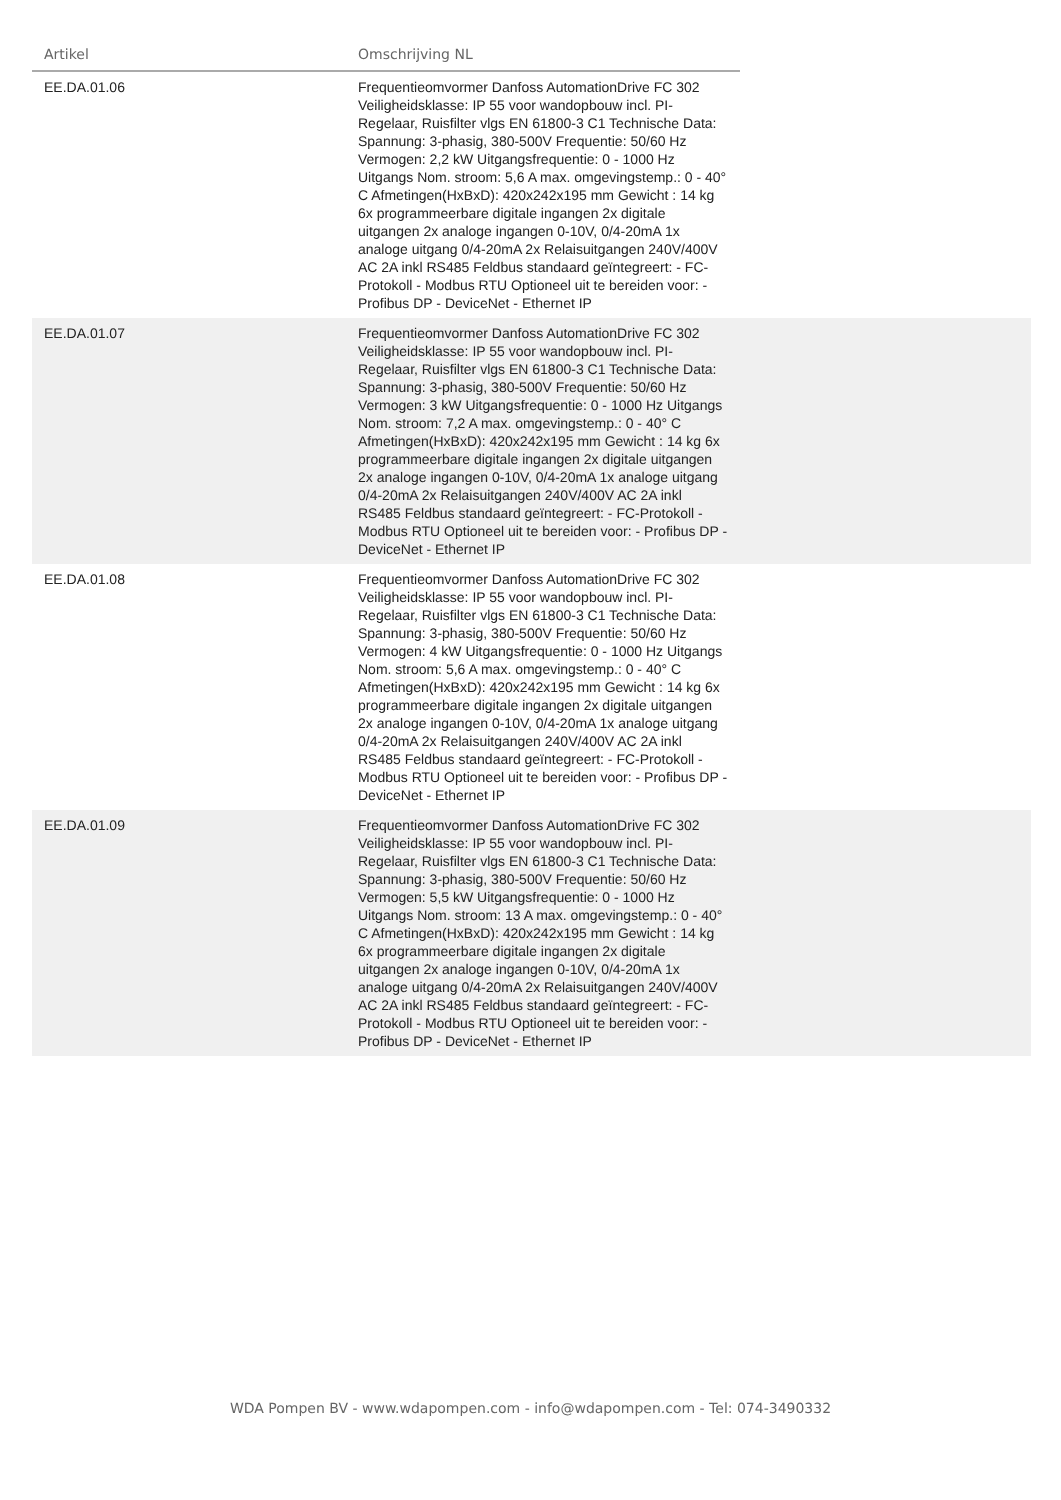| Artikel | Omschrijving NL | |
| --- | --- | --- |
| EE.DA.01.06 | Frequentieomvormer Danfoss AutomationDrive FC 302 Veiligheidsklasse: IP 55 voor wandopbouw incl. PI-Regelaar, Ruisfilter vlgs EN 61800-3 C1 Technische Data: Spannung: 3-phasig, 380-500V Frequentie: 50/60 Hz Vermogen: 2,2 kW Uitgangsfrequentie: 0 - 1000 Hz Uitgangs Nom. stroom: 5,6 A max. omgevingstemp.: 0 - 40° C Afmetingen(HxBxD): 420x242x195 mm Gewicht : 14 kg 6x programmeerbare digitale ingangen 2x digitale uitgangen 2x analoge ingangen 0-10V, 0/4-20mA 1x analoge uitgang 0/4-20mA 2x Relaisuitgangen 240V/400V AC 2A inkl RS485 Feldbus standaard geïntegreert: - FC-Protokoll - Modbus RTU Optioneel uit te bereiden voor: - Profibus DP - DeviceNet - Ethernet IP | |
| EE.DA.01.07 | Frequentieomvormer Danfoss AutomationDrive FC 302 Veiligheidsklasse: IP 55 voor wandopbouw incl. PI-Regelaar, Ruisfilter vlgs EN 61800-3 C1 Technische Data: Spannung: 3-phasig, 380-500V Frequentie: 50/60 Hz Vermogen: 3 kW Uitgangsfrequentie: 0 - 1000 Hz Uitgangs Nom. stroom: 7,2 A max. omgevingstemp.: 0 - 40° C Afmetingen(HxBxD): 420x242x195 mm Gewicht : 14 kg 6x programmeerbare digitale ingangen 2x digitale uitgangen 2x analoge ingangen 0-10V, 0/4-20mA 1x analoge uitgang 0/4-20mA 2x Relaisuitgangen 240V/400V AC 2A inkl RS485 Feldbus standaard geïntegreert: - FC-Protokoll - Modbus RTU Optioneel uit te bereiden voor: - Profibus DP - DeviceNet - Ethernet IP | |
| EE.DA.01.08 | Frequentieomvormer Danfoss AutomationDrive FC 302 Veiligheidsklasse: IP 55 voor wandopbouw incl. PI-Regelaar, Ruisfilter vlgs EN 61800-3 C1 Technische Data: Spannung: 3-phasig, 380-500V Frequentie: 50/60 Hz Vermogen: 4 kW Uitgangsfrequentie: 0 - 1000 Hz Uitgangs Nom. stroom: 5,6 A max. omgevingstemp.: 0 - 40° C Afmetingen(HxBxD): 420x242x195 mm Gewicht : 14 kg 6x programmeerbare digitale ingangen 2x digitale uitgangen 2x analoge ingangen 0-10V, 0/4-20mA 1x analoge uitgang 0/4-20mA 2x Relaisuitgangen 240V/400V AC 2A inkl RS485 Feldbus standaard geïntegreert: - FC-Protokoll - Modbus RTU Optioneel uit te bereiden voor: - Profibus DP - DeviceNet - Ethernet IP | |
| EE.DA.01.09 | Frequentieomvormer Danfoss AutomationDrive FC 302 Veiligheidsklasse: IP 55 voor wandopbouw incl. PI-Regelaar, Ruisfilter vlgs EN 61800-3 C1 Technische Data: Spannung: 3-phasig, 380-500V Frequentie: 50/60 Hz Vermogen: 5,5 kW Uitgangsfrequentie: 0 - 1000 Hz Uitgangs Nom. stroom: 13 A max. omgevingstemp.: 0 - 40° C Afmetingen(HxBxD): 420x242x195 mm Gewicht : 14 kg 6x programmeerbare digitale ingangen 2x digitale uitgangen 2x analoge ingangen 0-10V, 0/4-20mA 1x analoge uitgang 0/4-20mA 2x Relaisuitgangen 240V/400V AC 2A inkl RS485 Feldbus standaard geïntegreert: - FC-Protokoll - Modbus RTU Optioneel uit te bereiden voor: - Profibus DP - DeviceNet - Ethernet IP | |
WDA Pompen BV - www.wdapompen.com - info@wdapompen.com - Tel: 074-3490332